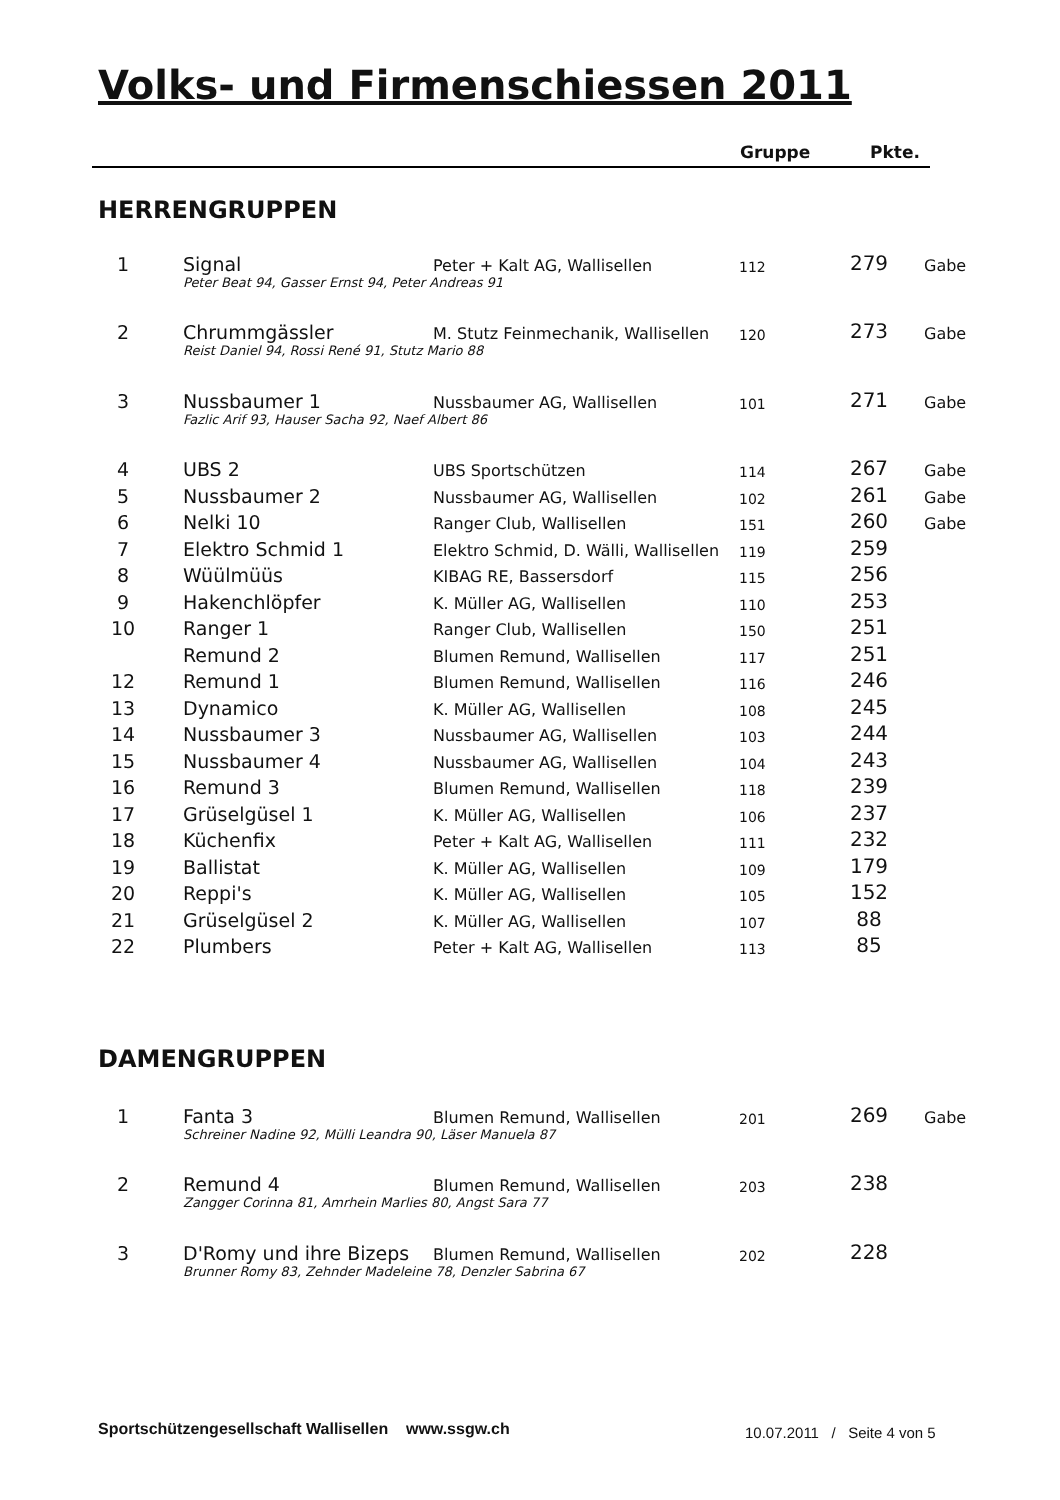Volks- und Firmenschiessen 2011
Gruppe Pkte.
HERRENGRUPPEN
| 1 | | Signal | Peter + Kalt AG, Wallisellen | 112 | 279 | Gabe |
| | Peter Beat 94, Gasser Ernst 94, Peter Andreas 91 | | | | | |
| 2 | | Chrummgässler | M. Stutz Feinmechanik, Wallisellen | 120 | 273 | Gabe |
| | Reist Daniel 94, Rossi René 91, Stutz Mario 88 | | | | | |
| 3 | | Nussbaumer 1 | Nussbaumer AG, Wallisellen | 101 | 271 | Gabe |
| | Fazlic Arif 93, Hauser Sacha 92, Naef Albert 86 | | | | | |
| 4 | | UBS 2 | UBS Sportschützen | 114 | 267 | Gabe |
| 5 | | Nussbaumer 2 | Nussbaumer AG, Wallisellen | 102 | 261 | Gabe |
| 6 | | Nelki 10 | Ranger Club, Wallisellen | 151 | 260 | Gabe |
| 7 | | Elektro Schmid 1 | Elektro Schmid, D. Wälli, Wallisellen | 119 | 259 | |
| 8 | | Wüülmüüs | KIBAG RE, Bassersdorf | 115 | 256 | |
| 9 | | Hakenchlöpfer | K. Müller AG, Wallisellen | 110 | 253 | |
| 10 | | Ranger 1 | Ranger Club, Wallisellen | 150 | 251 | |
| | | Remund 2 | Blumen Remund, Wallisellen | 117 | 251 | |
| 12 | | Remund 1 | Blumen Remund, Wallisellen | 116 | 246 | |
| 13 | | Dynamico | K. Müller AG, Wallisellen | 108 | 245 | |
| 14 | | Nussbaumer 3 | Nussbaumer AG, Wallisellen | 103 | 244 | |
| 15 | | Nussbaumer 4 | Nussbaumer AG, Wallisellen | 104 | 243 | |
| 16 | | Remund 3 | Blumen Remund, Wallisellen | 118 | 239 | |
| 17 | | Grüselgüsel 1 | K. Müller AG, Wallisellen | 106 | 237 | |
| 18 | | Küchenfix | Peter + Kalt AG, Wallisellen | 111 | 232 | |
| 19 | | Ballistat | K. Müller AG, Wallisellen | 109 | 179 | |
| 20 | | Reppi's | K. Müller AG, Wallisellen | 105 | 152 | |
| 21 | | Grüselgüsel 2 | K. Müller AG, Wallisellen | 107 | 88 | |
| 22 | | Plumbers | Peter + Kalt AG, Wallisellen | 113 | 85 | |
DAMENGRUPPEN
| 1 | | Fanta 3 | Blumen Remund, Wallisellen | 201 | 269 | Gabe |
| | Schreiner Nadine 92, Mülli Leandra 90, Läser Manuela 87 | | | | | |
| 2 | | Remund 4 | Blumen Remund, Wallisellen | 203 | 238 | |
| | Zangger Corinna 81, Amrhein Marlies 80, Angst Sara 77 | | | | | |
| 3 | | D'Romy und ihre Bizeps | Blumen Remund, Wallisellen | 202 | 228 | |
| | Brunner Romy 83, Zehnder Madeleine 78, Denzler Sabrina 67 | | | | | |
Sportschützengesellschaft Wallisellen www.ssgw.ch
10.07.2011 / Seite 4 von 5